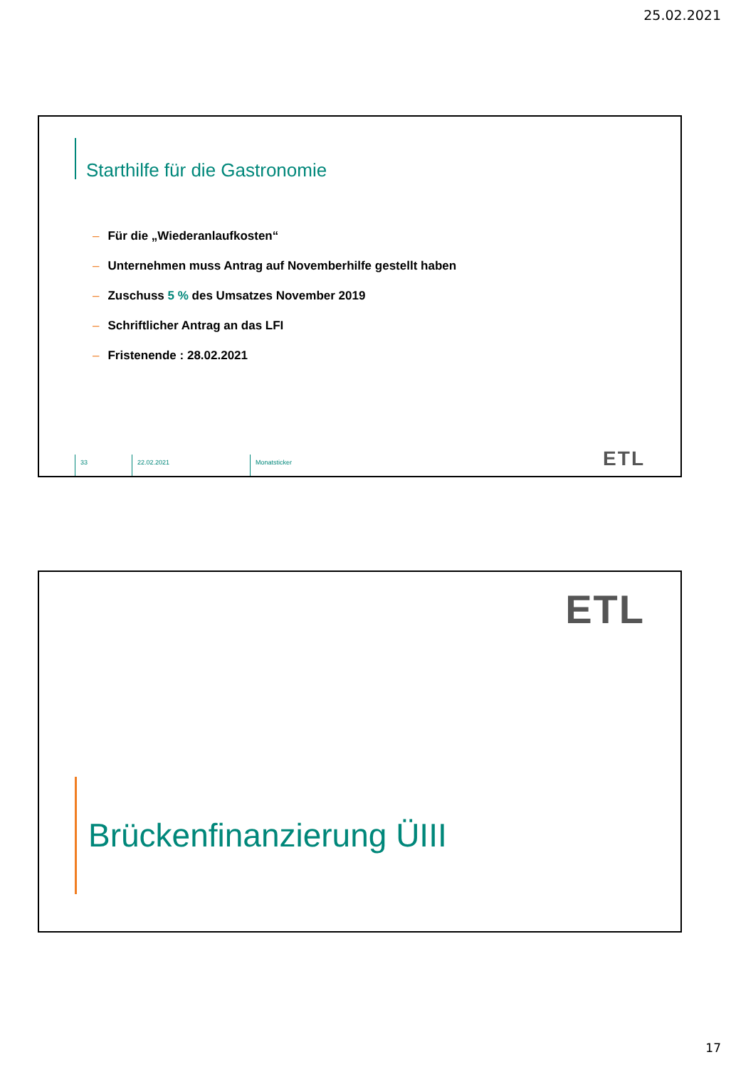25.02.2021
Starthilfe für die Gastronomie
– Für die „Wiederanlaufkosten“
– Unternehmen muss Antrag auf Novemberhilfe gestellt haben
– Zuschuss 5 % des Umsatzes November 2019
– Schriftlicher Antrag an das LFI
– Fristenende : 28.02.2021
33 22.02.2021 Monatsticker
ETL
ETL
Brückenfinanzierung ÜIII
17